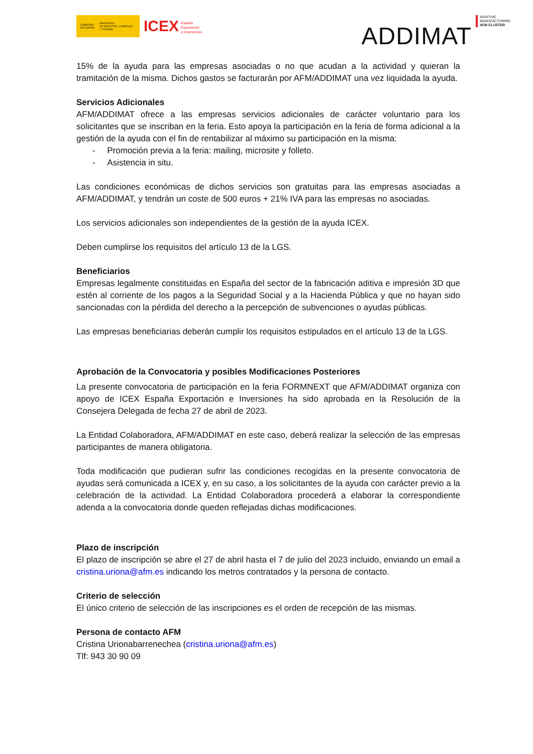GOBIERNO
DE ESPAÑA MINISTERIO
DE INDUSTRIA, COMERCIO
Y TURISMO
ICEX España
Exportación
e Inversiones
ADDIMAT
ADDITIVE
MANUFACTURING
AFM CLUSTER
15% de la ayuda para las empresas asociadas o no que acudan a la actividad y quieran la tramitación de la misma. Dichos gastos se facturarán por AFM/ADDIMAT una vez liquidada la ayuda.
Servicios Adicionales
AFM/ADDIMAT ofrece a las empresas servicios adicionales de carácter voluntario para los solicitantes que se inscriban en la feria. Esto apoya la participación en la feria de forma adicional a la gestión de la ayuda con el fin de rentabilizar al máximo su participación en la misma:
- Promoción previa a la feria: mailing, microsite y folleto.
- Asistencia in situ.
Las condiciones económicas de dichos servicios son gratuitas para las empresas asociadas a AFM/ADDIMAT, y tendrán un coste de 500 euros + 21% IVA para las empresas no asociadas.
Los servicios adicionales son independientes de la gestión de la ayuda ICEX.
Deben cumplirse los requisitos del artículo 13 de la LGS.
Beneficiarios
Empresas legalmente constituidas en España del sector de la fabricación aditiva e impresión 3D que estén al corriente de los pagos a la Seguridad Social y a la Hacienda Pública y que no hayan sido sancionadas con la pérdida del derecho a la percepción de subvenciones o ayudas públicas.
Las empresas beneficiarias deberán cumplir los requisitos estipulados en el artículo 13 de la LGS.
Aprobación de la Convocatoria y posibles Modificaciones Posteriores
La presente convocatoria de participación en la feria FORMNEXT que AFM/ADDIMAT organiza con apoyo de ICEX España Exportación e Inversiones ha sido aprobada en la Resolución de la Consejera Delegada de fecha 27 de abril de 2023.
La Entidad Colaboradora, AFM/ADDIMAT en este caso, deberá realizar la selección de las empresas participantes de manera obligatoria.
Toda modificación que pudieran sufrir las condiciones recogidas en la presente convocatoria de ayudas será comunicada a ICEX y, en su caso, a los solicitantes de la ayuda con carácter previo a la celebración de la actividad. La Entidad Colaboradora procederá a elaborar la correspondiente adenda a la convocatoria donde queden reflejadas dichas modificaciones.
Plazo de inscripción
El plazo de inscripción se abre el 27 de abril hasta el 7 de julio del 2023 incluido, enviando un email a cristina.uriona@afm.es indicando los metros contratados y la persona de contacto.
Criterio de selección
El único criterio de selección de las inscripciones es el orden de recepción de las mismas.
Persona de contacto AFM
Cristina Urionabarrenechea (cristina.uriona@afm.es)
Tlf: 943 30 90 09